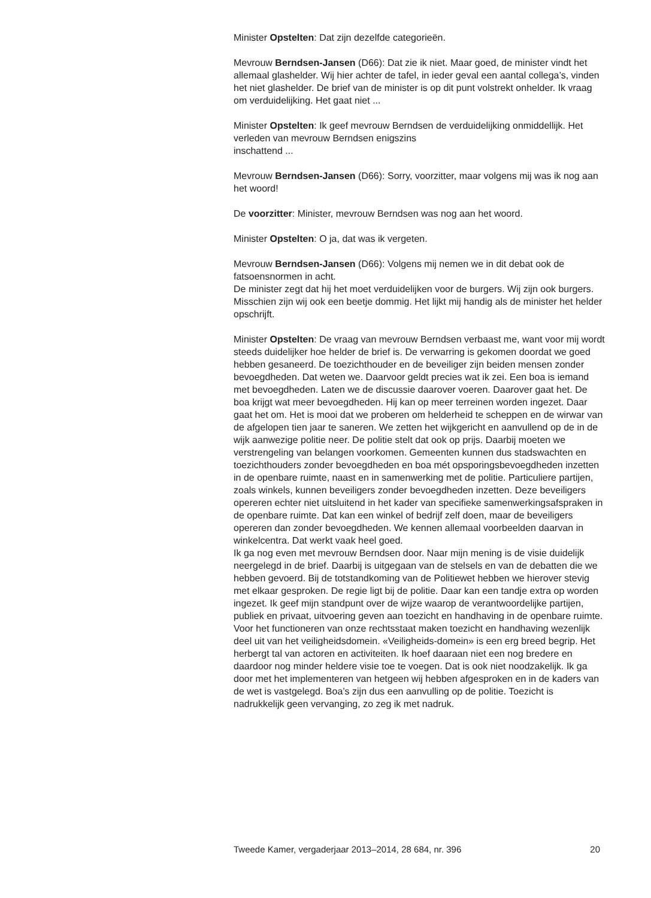Minister Opstelten: Dat zijn dezelfde categorieën.
Mevrouw Berndsen-Jansen (D66): Dat zie ik niet. Maar goed, de minister vindt het allemaal glashelder. Wij hier achter de tafel, in ieder geval een aantal collega’s, vinden het niet glashelder. De brief van de minister is op dit punt volstrekt onhelder. Ik vraag om verduidelijking. Het gaat niet ...
Minister Opstelten: Ik geef mevrouw Berndsen de verduidelijking onmiddellijk. Het verleden van mevrouw Berndsen enigszins
inschattend ...
Mevrouw Berndsen-Jansen (D66): Sorry, voorzitter, maar volgens mij was ik nog aan het woord!
De voorzitter: Minister, mevrouw Berndsen was nog aan het woord.
Minister Opstelten: O ja, dat was ik vergeten.
Mevrouw Berndsen-Jansen (D66): Volgens mij nemen we in dit debat ook de fatsoensnormen in acht.
De minister zegt dat hij het moet verduidelijken voor de burgers. Wij zijn ook burgers. Misschien zijn wij ook een beetje dommig. Het lijkt mij handig als de minister het helder opschrijft.
Minister Opstelten: De vraag van mevrouw Berndsen verbaast me, want voor mij wordt steeds duidelijker hoe helder de brief is. De verwarring is gekomen doordat we goed hebben gesaneerd. De toezichthouder en de beveiliger zijn beiden mensen zonder bevoegdheden. Dat weten we. Daarvoor geldt precies wat ik zei. Een boa is iemand met bevoegdheden. Laten we de discussie daarover voeren. Daarover gaat het. De boa krijgt wat meer bevoegdheden. Hij kan op meer terreinen worden ingezet. Daar gaat het om. Het is mooi dat we proberen om helderheid te scheppen en de wirwar van de afgelopen tien jaar te saneren. We zetten het wijkgericht en aanvullend op de in de wijk aanwezige politie neer. De politie stelt dat ook op prijs. Daarbij moeten we verstrengeling van belangen voorkomen. Gemeenten kunnen dus stadswachten en toezichthouders zonder bevoegdheden en boa mét opsporingsbevoegdheden inzetten in de openbare ruimte, naast en in samenwerking met de politie. Particuliere partijen, zoals winkels, kunnen beveiligers zonder bevoegdheden inzetten. Deze beveiligers opereren echter niet uitsluitend in het kader van specifieke samenwerkingsafspraken in de openbare ruimte. Dat kan een winkel of bedrijf zelf doen, maar de beveiligers opereren dan zonder bevoegdheden. We kennen allemaal voorbeelden daarvan in winkelcentra. Dat werkt vaak heel goed.
Ik ga nog even met mevrouw Berndsen door. Naar mijn mening is de visie duidelijk neergelegd in de brief. Daarbij is uitgegaan van de stelsels en van de debatten die we hebben gevoerd. Bij de totstandkoming van de Politiewet hebben we hierover stevig met elkaar gesproken. De regie ligt bij de politie. Daar kan een tandje extra op worden ingezet. Ik geef mijn standpunt over de wijze waarop de verantwoordelijke partijen, publiek en privaat, uitvoering geven aan toezicht en handhaving in de openbare ruimte. Voor het functioneren van onze rechtsstaat maken toezicht en handhaving wezenlijk deel uit van het veiligheidsdomein. «Veiligheids-domein» is een erg breed begrip. Het herbergt tal van actoren en activiteiten. Ik hoef daaraan niet een nog bredere en daardoor nog minder heldere visie toe te voegen. Dat is ook niet noodzakelijk. Ik ga door met het implementeren van hetgeen wij hebben afgesproken en in de kaders van de wet is vastgelegd. Boa’s zijn dus een aanvulling op de politie. Toezicht is nadrukkelijk geen vervanging, zo zeg ik met nadruk.
Tweede Kamer, vergaderjaar 2013–2014, 28 684, nr. 396 20